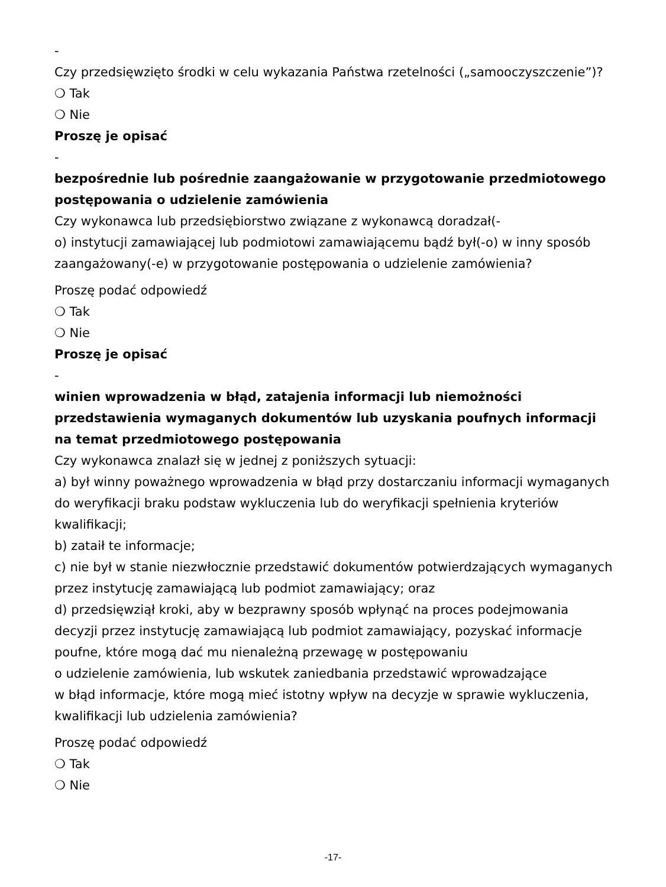-
Czy przedsięwzięto środki w celu wykazania Państwa rzetelności („samooczyszczenie”)?
❍ Tak
❍ Nie
Proszę je opisać
-
bezpośrednie lub pośrednie zaangażowanie w przygotowanie przedmiotowego postępowania o udzielenie zamówienia
Czy wykonawca lub przedsiębiorstwo związane z wykonawcą doradzał(-
o) instytucji zamawiającej lub podmiotowi zamawiającemu bądź był(-o) w inny sposób zaangażowany(-e) w przygotowanie postępowania o udzielenie zamówienia?
Proszę podać odpowiedź
❍ Tak
❍ Nie
Proszę je opisać
-
winien wprowadzenia w błąd, zatajenia informacji lub niemożności przedstawienia wymaganych dokumentów lub uzyskania poufnych informacji na temat przedmiotowego postępowania
Czy wykonawca znalazł się w jednej z poniższych sytuacji:
a) był winny poważnego wprowadzenia w błąd przy dostarczaniu informacji wymaganych do weryfikacji braku podstaw wykluczenia lub do weryfikacji spełnienia kryteriów kwalifikacji;
b) zataił te informacje;
c) nie był w stanie niezwłocznie przedstawić dokumentów potwierdzających wymaganych przez instytucję zamawiającą lub podmiot zamawiający; oraz
d) przedsięwziął kroki, aby w bezprawny sposób wpłynąć na proces podejmowania decyzji przez instytucję zamawiającą lub podmiot zamawiający, pozyskać informacje poufne, które mogą dać mu nienależną przewagę w postępowaniu
o udzielenie zamówienia, lub wskutek zaniedbania przedstawić wprowadzające
w błąd informacje, które mogą mieć istotny wpływ na decyzje w sprawie wykluczenia, kwalifikacji lub udzielenia zamówienia?
Proszę podać odpowiedź
❍ Tak
❍ Nie
-17-